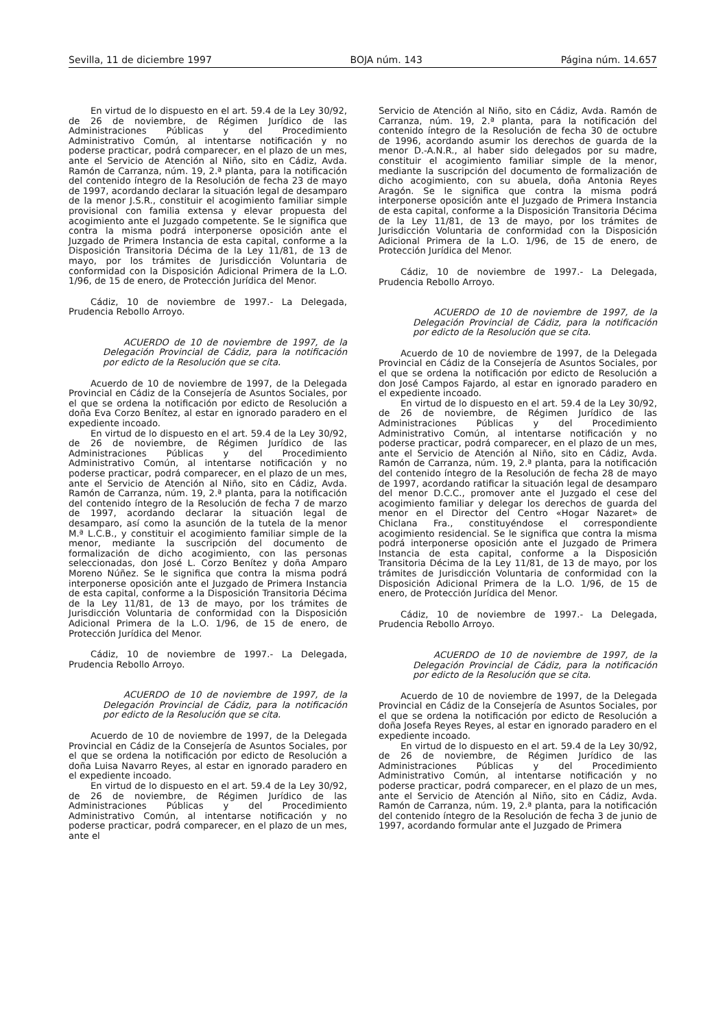Sevilla, 11 de diciembre 1997 BOJA núm. 143 Página núm. 14.657
En virtud de lo dispuesto en el art. 59.4 de la Ley 30/92, de 26 de noviembre, de Régimen Jurídico de las Administraciones Públicas y del Procedimiento Administrativo Común, al intentarse notificación y no poderse practicar, podrá comparecer, en el plazo de un mes, ante el Servicio de Atención al Niño, sito en Cádiz, Avda. Ramón de Carranza, núm. 19, 2.ª planta, para la notificación del contenido íntegro de la Resolución de fecha 23 de mayo de 1997, acordando declarar la situación legal de desamparo de la menor J.S.R., constituir el acogimiento familiar simple provisional con familia extensa y elevar propuesta del acogimiento ante el Juzgado competente. Se le significa que contra la misma podrá interponerse oposición ante el Juzgado de Primera Instancia de esta capital, conforme a la Disposición Transitoria Décima de la Ley 11/81, de 13 de mayo, por los trámites de Jurisdicción Voluntaria de conformidad con la Disposición Adicional Primera de la L.O. 1/96, de 15 de enero, de Protección Jurídica del Menor.
Cádiz, 10 de noviembre de 1997.- La Delegada, Prudencia Rebollo Arroyo.
ACUERDO de 10 de noviembre de 1997, de la Delegación Provincial de Cádiz, para la notificación por edicto de la Resolución que se cita.
Acuerdo de 10 de noviembre de 1997, de la Delegada Provincial en Cádiz de la Consejería de Asuntos Sociales, por el que se ordena la notificación por edicto de Resolución a doña Eva Corzo Benítez, al estar en ignorado paradero en el expediente incoado.
En virtud de lo dispuesto en el art. 59.4 de la Ley 30/92, de 26 de noviembre, de Régimen Jurídico de las Administraciones Públicas y del Procedimiento Administrativo Común, al intentarse notificación y no poderse practicar, podrá comparecer, en el plazo de un mes, ante el Servicio de Atención al Niño, sito en Cádiz, Avda. Ramón de Carranza, núm. 19, 2.ª planta, para la notificación del contenido íntegro de la Resolución de fecha 7 de marzo de 1997, acordando declarar la situación legal de desamparo, así como la asunción de la tutela de la menor M.ª L.C.B., y constituir el acogimiento familiar simple de la menor, mediante la suscripción del documento de formalización de dicho acogimiento, con las personas seleccionadas, don José L. Corzo Benítez y doña Amparo Moreno Núñez. Se le significa que contra la misma podrá interponerse oposición ante el Juzgado de Primera Instancia de esta capital, conforme a la Disposición Transitoria Décima de la Ley 11/81, de 13 de mayo, por los trámites de Jurisdicción Voluntaria de conformidad con la Disposición Adicional Primera de la L.O. 1/96, de 15 de enero, de Protección Jurídica del Menor.
Cádiz, 10 de noviembre de 1997.- La Delegada, Prudencia Rebollo Arroyo.
ACUERDO de 10 de noviembre de 1997, de la Delegación Provincial de Cádiz, para la notificación por edicto de la Resolución que se cita.
Acuerdo de 10 de noviembre de 1997, de la Delegada Provincial en Cádiz de la Consejería de Asuntos Sociales, por el que se ordena la notificación por edicto de Resolución a doña Luisa Navarro Reyes, al estar en ignorado paradero en el expediente incoado.
En virtud de lo dispuesto en el art. 59.4 de la Ley 30/92, de 26 de noviembre, de Régimen Jurídico de las Administraciones Públicas y del Procedimiento Administrativo Común, al intentarse notificación y no poderse practicar, podrá comparecer, en el plazo de un mes, ante el
Servicio de Atención al Niño, sito en Cádiz, Avda. Ramón de Carranza, núm. 19, 2.ª planta, para la notificación del contenido íntegro de la Resolución de fecha 30 de octubre de 1996, acordando asumir los derechos de guarda de la menor D.-A.N.R., al haber sido delegados por su madre, constituir el acogimiento familiar simple de la menor, mediante la suscripción del documento de formalización de dicho acogimiento, con su abuela, doña Antonia Reyes Aragón. Se le significa que contra la misma podrá interponerse oposición ante el Juzgado de Primera Instancia de esta capital, conforme a la Disposición Transitoria Décima de la Ley 11/81, de 13 de mayo, por los trámites de Jurisdicción Voluntaria de conformidad con la Disposición Adicional Primera de la L.O. 1/96, de 15 de enero, de Protección Jurídica del Menor.
Cádiz, 10 de noviembre de 1997.- La Delegada, Prudencia Rebollo Arroyo.
ACUERDO de 10 de noviembre de 1997, de la Delegación Provincial de Cádiz, para la notificación por edicto de la Resolución que se cita.
Acuerdo de 10 de noviembre de 1997, de la Delegada Provincial en Cádiz de la Consejería de Asuntos Sociales, por el que se ordena la notificación por edicto de Resolución a don José Campos Fajardo, al estar en ignorado paradero en el expediente incoado.
En virtud de lo dispuesto en el art. 59.4 de la Ley 30/92, de 26 de noviembre, de Régimen Jurídico de las Administraciones Públicas y del Procedimiento Administrativo Común, al intentarse notificación y no poderse practicar, podrá comparecer, en el plazo de un mes, ante el Servicio de Atención al Niño, sito en Cádiz, Avda. Ramón de Carranza, núm. 19, 2.ª planta, para la notificación del contenido íntegro de la Resolución de fecha 28 de mayo de 1997, acordando ratificar la situación legal de desamparo del menor D.C.C., promover ante el Juzgado el cese del acogimiento familiar y delegar los derechos de guarda del menor en el Director del Centro «Hogar Nazaret» de Chiclana Fra., constituyéndose el correspondiente acogimiento residencial. Se le significa que contra la misma podrá interponerse oposición ante el Juzgado de Primera Instancia de esta capital, conforme a la Disposición Transitoria Décima de la Ley 11/81, de 13 de mayo, por los trámites de Jurisdicción Voluntaria de conformidad con la Disposición Adicional Primera de la L.O. 1/96, de 15 de enero, de Protección Jurídica del Menor.
Cádiz, 10 de noviembre de 1997.- La Delegada, Prudencia Rebollo Arroyo.
ACUERDO de 10 de noviembre de 1997, de la Delegación Provincial de Cádiz, para la notificación por edicto de la Resolución que se cita.
Acuerdo de 10 de noviembre de 1997, de la Delegada Provincial en Cádiz de la Consejería de Asuntos Sociales, por el que se ordena la notificación por edicto de Resolución a doña Josefa Reyes Reyes, al estar en ignorado paradero en el expediente incoado.
En virtud de lo dispuesto en el art. 59.4 de la Ley 30/92, de 26 de noviembre, de Régimen Jurídico de las Administraciones Públicas y del Procedimiento Administrativo Común, al intentarse notificación y no poderse practicar, podrá comparecer, en el plazo de un mes, ante el Servicio de Atención al Niño, sito en Cádiz, Avda. Ramón de Carranza, núm. 19, 2.ª planta, para la notificación del contenido íntegro de la Resolución de fecha 3 de junio de 1997, acordando formular ante el Juzgado de Primera